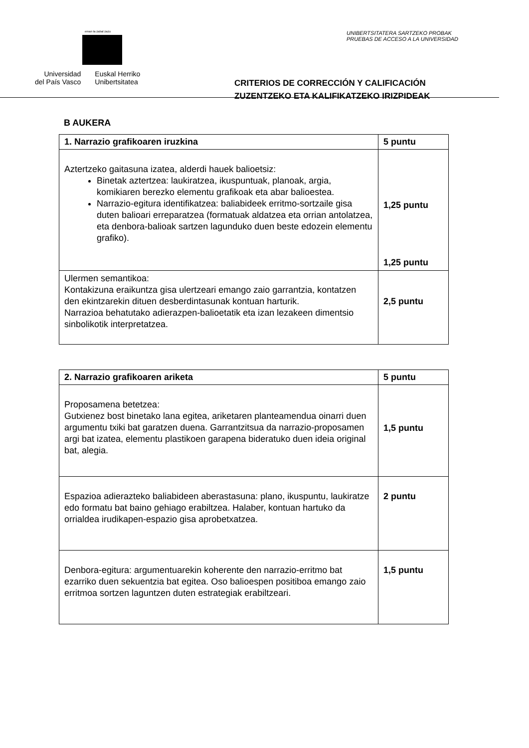eman ta zabal zazu
Universidad
del País Vasco
Euskal Herriko
Unibertsitatea
UNIBERTSITATERA SARTZEKO PROBAK
PRUEBAS DE ACCESO A LA UNIVERSIDAD
CRITERIOS DE CORRECCIÓN Y CALIFICACIÓN
ZUZENTZEKO ETA KALIFIKATZEKO IRIZPIDEAK
B AUKERA
| 1. Narrazio grafikoaren iruzkina | 5 puntu |
| --- | --- |
| Aztertzeko gaitasuna izatea, alderdi hauek balioetsiz: Binetak aztertzea: laukiratzea, ikuspuntuak, planoak, argia, komikiaren berezko elementu grafikoak eta abar balioestea. Narrazio-egitura identifikatzea: baliabideek erritmo-sortzaile gisa duten balioari erreparatzea (formatuak aldatzea eta orrian antolatzea, eta denbora-balioak sartzen lagunduko duen beste edozein elementu grafiko). | 1,25 puntu 1,25 puntu |
| Ulermen semantikoa: Kontakizuna eraikuntza gisa ulertzeari emango zaio garrantzia, kontatzen den ekintzarekin dituen desberdintasunak kontuan harturik. Narrazioa behatutako adierazpen-balioetatik eta izan lezakeen dimentsio sinbolikotik interpretatzea. | 2,5 puntu |
| 2. Narrazio grafikoaren ariketa | 5 puntu |
| --- | --- |
| Proposamena betetzea: Gutxienez bost binetako lana egitea, ariketaren planteamendua oinarri duen argumentu txiki bat garatzen duena. Garrantzitsua da narrazio-proposamen argi bat izatea, elementu plastikoen garapena bideratuko duen ideia original bat, alegia. | 1,5 puntu |
| Espazioa adierazteko baliabideen aberastasuna: plano, ikuspuntu, laukiratze edo formatu bat baino gehiago erabiltzea. Halaber, kontuan hartuko da orrialdea irudikapen-espazio gisa aprobetxatzea. | 2 puntu |
| Denbora-egitura: argumentuarekin koherente den narrazio-erritmo bat ezarriko duen sekuentzia bat egitea. Oso balioespen positiboa emango zaio erritmoa sortzen laguntzen duten estrategiak erabiltzeari. | 1,5 puntu |